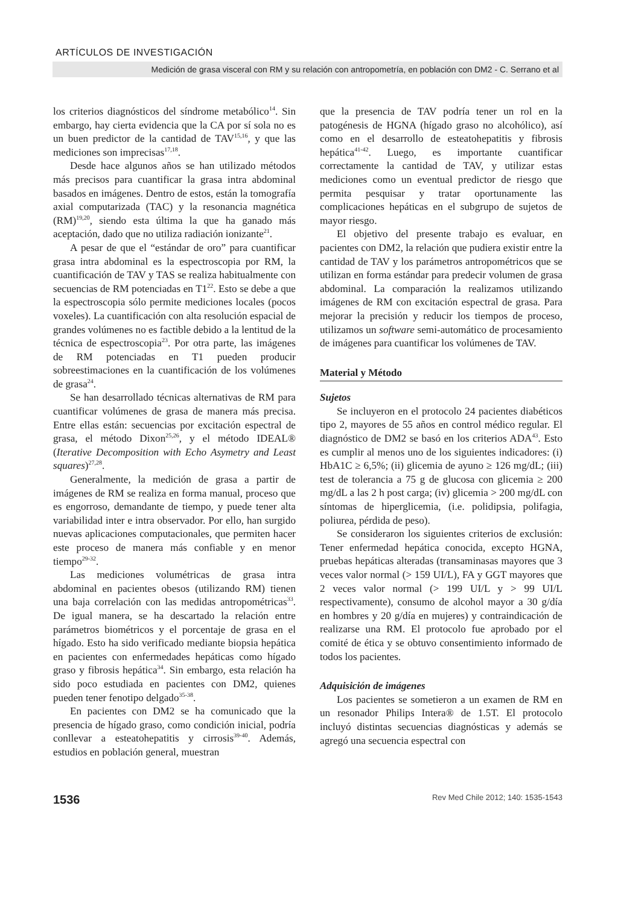ARTÍCULOS DE INVESTIGACIÓN
Medición de grasa visceral con RM y su relación con antropometría, en población con DM2 - C. Serrano et al
los criterios diagnósticos del síndrome metabólico<sup>14</sup>. Sin embargo, hay cierta evidencia que la CA por sí sola no es un buen predictor de la cantidad de TAV<sup>15,16</sup>, y que las mediciones son imprecisas<sup>17,18</sup>.
Desde hace algunos años se han utilizado métodos más precisos para cuantificar la grasa intra abdominal basados en imágenes. Dentro de estos, están la tomografía axial computarizada (TAC) y la resonancia magnética (RM)<sup>19,20</sup>, siendo esta última la que ha ganado más aceptación, dado que no utiliza radiación ionizante<sup>21</sup>.
A pesar de que el “estándar de oro” para cuantificar grasa intra abdominal es la espectroscopia por RM, la cuantificación de TAV y TAS se realiza habitualmente con secuencias de RM potenciadas en T1<sup>22</sup>. Esto se debe a que la espectroscopia sólo permite mediciones locales (pocos voxeles). La cuantificación con alta resolución espacial de grandes volúmenes no es factible debido a la lentitud de la técnica de espectroscopia<sup>23</sup>. Por otra parte, las imágenes de RM potenciadas en T1 pueden producir sobreestimaciones en la cuantificación de los volúmenes de grasa<sup>24</sup>.
Se han desarrollado técnicas alternativas de RM para cuantificar volúmenes de grasa de manera más precisa. Entre ellas están: secuencias por excitación espectral de grasa, el método Dixon<sup>25,26</sup>, y el método IDEAL® (Iterative Decomposition with Echo Asymetry and Least squares)<sup>27,28</sup>.
Generalmente, la medición de grasa a partir de imágenes de RM se realiza en forma manual, proceso que es engorroso, demandante de tiempo, y puede tener alta variabilidad inter e intra observador. Por ello, han surgido nuevas aplicaciones computacionales, que permiten hacer este proceso de manera más confiable y en menor tiempo<sup>29-32</sup>.
Las mediciones volumétricas de grasa intra abdominal en pacientes obesos (utilizando RM) tienen una baja correlación con las medidas antropométricas<sup>33</sup>. De igual manera, se ha descartado la relación entre parámetros biométricos y el porcentaje de grasa en el hígado. Esto ha sido verificado mediante biopsia hepática en pacientes con enfermedades hepáticas como hígado graso y fibrosis hepática<sup>34</sup>. Sin embargo, esta relación ha sido poco estudiada en pacientes con DM2, quienes pueden tener fenotipo delgado<sup>35-38</sup>.
En pacientes con DM2 se ha comunicado que la presencia de hígado graso, como condición inicial, podría conllevar a esteatohepatitis y cirrosis<sup>39-40</sup>. Además, estudios en población general, muestran
que la presencia de TAV podría tener un rol en la patogénesis de HGNA (hígado graso no alcohólico), así como en el desarrollo de esteatohepatitis y fibrosis hepática<sup>41-42</sup>. Luego, es importante cuantificar correctamente la cantidad de TAV, y utilizar estas mediciones como un eventual predictor de riesgo que permita pesquisar y tratar oportunamente las complicaciones hepáticas en el subgrupo de sujetos de mayor riesgo.
El objetivo del presente trabajo es evaluar, en pacientes con DM2, la relación que pudiera existir entre la cantidad de TAV y los parámetros antropométricos que se utilizan en forma estándar para predecir volumen de grasa abdominal. La comparación la realizamos utilizando imágenes de RM con excitación espectral de grasa. Para mejorar la precisión y reducir los tiempos de proceso, utilizamos un software semi-automático de procesamiento de imágenes para cuantificar los volúmenes de TAV.
Material y Método
Sujetos
Se incluyeron en el protocolo 24 pacientes diabéticos tipo 2, mayores de 55 años en control médico regular. El diagnóstico de DM2 se basó en los criterios ADA<sup>43</sup>. Esto es cumplir al menos uno de los siguientes indicadores: (i) HbA1C ≥ 6,5%; (ii) glicemia de ayuno ≥ 126 mg/dL; (iii) test de tolerancia a 75 g de glucosa con glicemia ≥ 200 mg/dL a las 2 h post carga; (iv) glicemia > 200 mg/dL con síntomas de hiperglicemia, (i.e. polidipsia, polifagia, poliurea, pérdida de peso).
Se consideraron los siguientes criterios de exclusión: Tener enfermedad hepática conocida, excepto HGNA, pruebas hepáticas alteradas (transaminasas mayores que 3 veces valor normal (> 159 UI/L), FA y GGT mayores que 2 veces valor normal (> 199 UI/L y > 99 UI/L respectivamente), consumo de alcohol mayor a 30 g/día en hombres y 20 g/día en mujeres) y contraindicación de realizarse una RM. El protocolo fue aprobado por el comité de ética y se obtuvo consentimiento informado de todos los pacientes.
Adquisición de imágenes
Los pacientes se sometieron a un examen de RM en un resonador Philips Intera® de 1.5T. El protocolo incluyó distintas secuencias diagnósticas y además se agregó una secuencia espectral con
1536 Rev Med Chile 2012; 140: 1535-1543